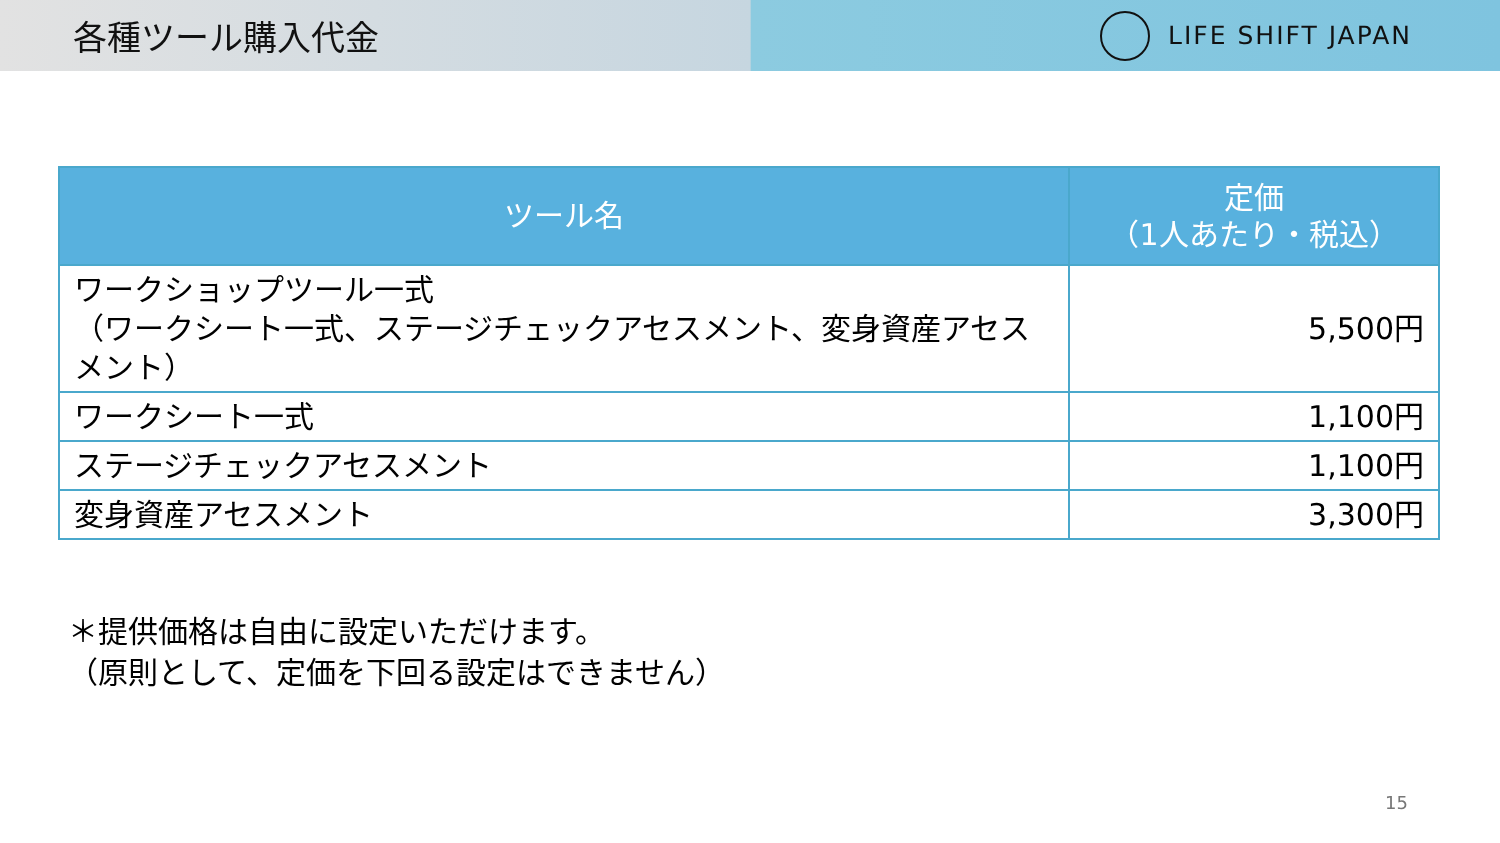各種ツール購入代金
LIFE SHIFT JAPAN
| ツール名 | 定価 （1人あたり・税込） |
| --- | --- |
| ワークショップツール一式 （ワークシート一式、ステージチェックアセスメント、変身資産アセスメント） | 5,500円 |
| ワークシート一式 | 1,100円 |
| ステージチェックアセスメント | 1,100円 |
| 変身資産アセスメント | 3,300円 |
＊提供価格は自由に設定いただけます。
（原則として、定価を下回る設定はできません）
15